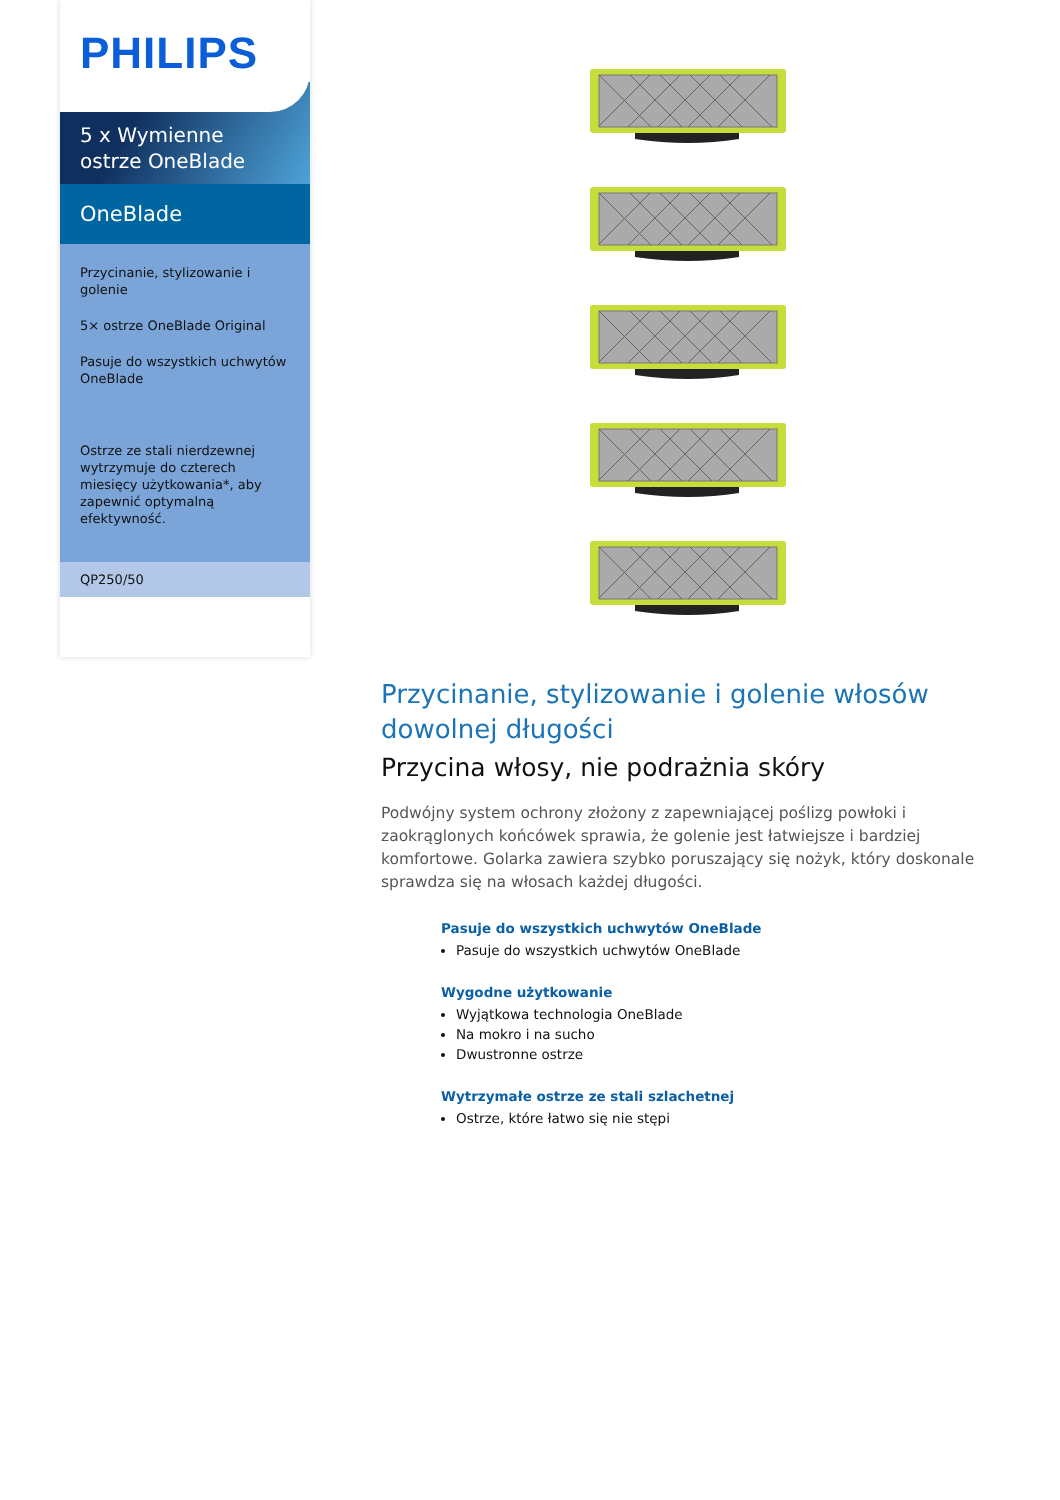PHILIPS
5 x Wymienne
ostrze OneBlade
OneBlade
Przycinanie, stylizowanie i golenie
5× ostrze OneBlade Original
Pasuje do wszystkich uchwytów OneBlade
Ostrze ze stali nierdzewnej wytrzymuje do czterech miesięcy użytkowania*, aby zapewnić optymalną efektywność.
QP250/50
Przycinanie, stylizowanie i golenie włosów dowolnej długości
Przycina włosy, nie podrażnia skóry
Podwójny system ochrony złożony z zapewniającej poślizg powłoki i zaokrąglonych końcówek sprawia, że golenie jest łatwiejsze i bardziej komfortowe. Golarka zawiera szybko poruszający się nożyk, który doskonale sprawdza się na włosach każdej długości.
Pasuje do wszystkich uchwytów OneBlade
Pasuje do wszystkich uchwytów OneBlade
Wygodne użytkowanie
Wyjątkowa technologia OneBlade
Na mokro i na sucho
Dwustronne ostrze
Wytrzymałe ostrze ze stali szlachetnej
Ostrze, które łatwo się nie stępi